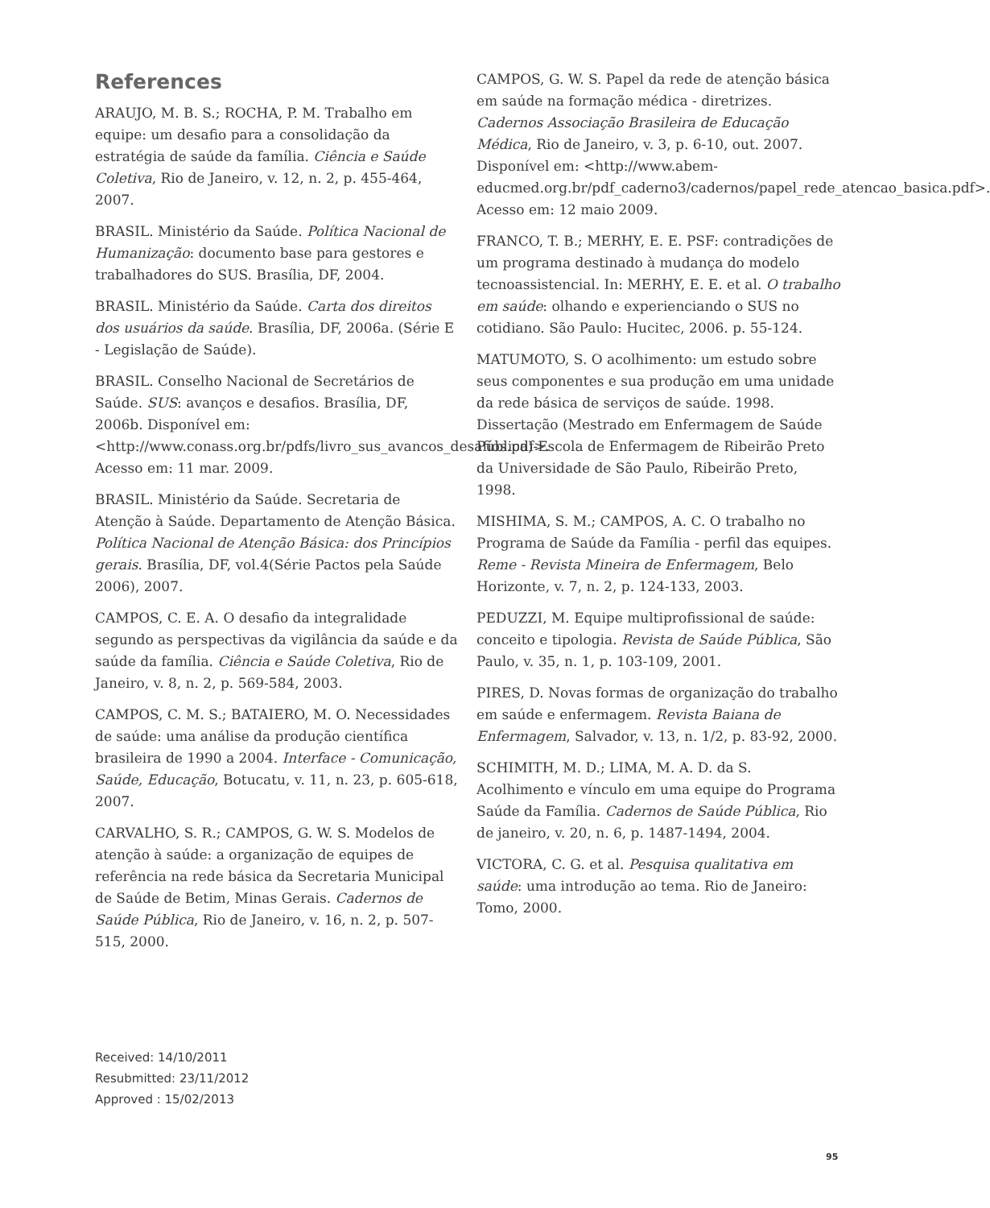References
ARAUJO, M. B. S.; ROCHA, P. M. Trabalho em equipe: um desafio para a consolidação da estratégia de saúde da família. Ciência e Saúde Coletiva, Rio de Janeiro, v. 12, n. 2, p. 455-464, 2007.
BRASIL. Ministério da Saúde. Política Nacional de Humanização: documento base para gestores e trabalhadores do SUS. Brasília, DF, 2004.
BRASIL. Ministério da Saúde. Carta dos direitos dos usuários da saúde. Brasília, DF, 2006a. (Série E - Legislação de Saúde).
BRASIL. Conselho Nacional de Secretários de Saúde. SUS: avanços e desafios. Brasília, DF, 2006b. Disponível em: <http://www.conass.org.br/pdfs/livro_sus_avancos_desafios.pdf>. Acesso em: 11 mar. 2009.
BRASIL. Ministério da Saúde. Secretaria de Atenção à Saúde. Departamento de Atenção Básica. Política Nacional de Atenção Básica: dos Princípios gerais. Brasília, DF, vol.4(Série Pactos pela Saúde 2006), 2007.
CAMPOS, C. E. A. O desafio da integralidade segundo as perspectivas da vigilância da saúde e da saúde da família. Ciência e Saúde Coletiva, Rio de Janeiro, v. 8, n. 2, p. 569-584, 2003.
CAMPOS, C. M. S.; BATAIERO, M. O. Necessidades de saúde: uma análise da produção científica brasileira de 1990 a 2004. Interface - Comunicação, Saúde, Educação, Botucatu, v. 11, n. 23, p. 605-618, 2007.
CARVALHO, S. R.; CAMPOS, G. W. S. Modelos de atenção à saúde: a organização de equipes de referência na rede básica da Secretaria Municipal de Saúde de Betim, Minas Gerais. Cadernos de Saúde Pública, Rio de Janeiro, v. 16, n. 2, p. 507-515, 2000.
CAMPOS, G. W. S. Papel da rede de atenção básica em saúde na formação médica - diretrizes. Cadernos Associação Brasileira de Educação Médica, Rio de Janeiro, v. 3, p. 6-10, out. 2007. Disponível em: <http://www.abem-educmed.org.br/pdf_caderno3/cadernos/papel_rede_atencao_basica.pdf>. Acesso em: 12 maio 2009.
FRANCO, T. B.; MERHY, E. E. PSF: contradições de um programa destinado à mudança do modelo tecnoassistencial. In: MERHY, E. E. et al. O trabalho em saúde: olhando e experienciando o SUS no cotidiano. São Paulo: Hucitec, 2006. p. 55-124.
MATUMOTO, S. O acolhimento: um estudo sobre seus componentes e sua produção em uma unidade da rede básica de serviços de saúde. 1998. Dissertação (Mestrado em Enfermagem de Saúde Pública)-Escola de Enfermagem de Ribeirão Preto da Universidade de São Paulo, Ribeirão Preto, 1998.
MISHIMA, S. M.; CAMPOS, A. C. O trabalho no Programa de Saúde da Família - perfil das equipes. Reme - Revista Mineira de Enfermagem, Belo Horizonte, v. 7, n. 2, p. 124-133, 2003.
PEDUZZI, M. Equipe multiprofissional de saúde: conceito e tipologia. Revista de Saúde Pública, São Paulo, v. 35, n. 1, p. 103-109, 2001.
PIRES, D. Novas formas de organização do trabalho em saúde e enfermagem. Revista Baiana de Enfermagem, Salvador, v. 13, n. 1/2, p. 83-92, 2000.
SCHIMITH, M. D.; LIMA, M. A. D. da S. Acolhimento e vínculo em uma equipe do Programa Saúde da Família. Cadernos de Saúde Pública, Rio de janeiro, v. 20, n. 6, p. 1487-1494, 2004.
VICTORA, C. G. et al. Pesquisa qualitativa em saúde: uma introdução ao tema. Rio de Janeiro: Tomo, 2000.
Received: 14/10/2011
Resubmitted: 23/11/2012
Approved : 15/02/2013
95